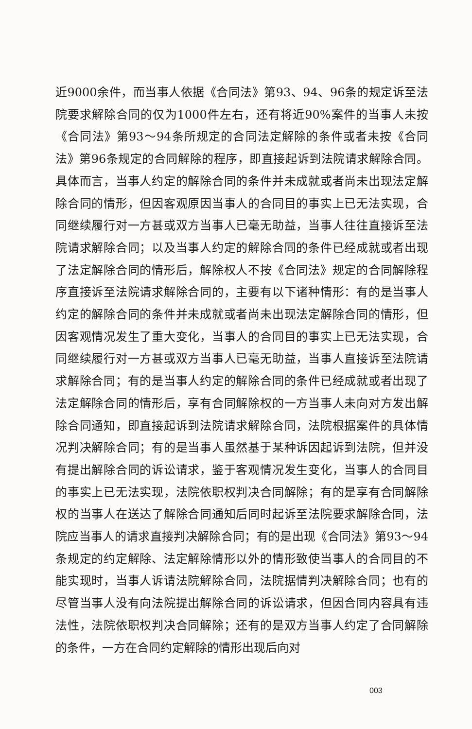近9000余件，而当事人依据《合同法》第93、94、96条的规定诉至法院要求解除合同的仅为1000件左右，还有将近90%案件的当事人未按《合同法》第93～94条所规定的合同法定解除的条件或者未按《合同法》第96条规定的合同解除的程序，即直接起诉到法院请求解除合同。具体而言，当事人约定的解除合同的条件并未成就或者尚未出现法定解除合同的情形，但因客观原因当事人的合同目的事实上已无法实现，合同继续履行对一方甚或双方当事人已毫无助益，当事人往往直接诉至法院请求解除合同；以及当事人约定的解除合同的条件已经成就或者出现了法定解除合同的情形后，解除权人不按《合同法》规定的合同解除程序直接诉至法院请求解除合同的，主要有以下诸种情形：有的是当事人约定的解除合同的条件并未成就或者尚未出现法定解除合同的情形，但因客观情况发生了重大变化，当事人的合同目的事实上已无法实现，合同继续履行对一方甚或双方当事人已毫无助益，当事人直接诉至法院请求解除合同；有的是当事人约定的解除合同的条件已经成就或者出现了法定解除合同的情形后，享有合同解除权的一方当事人未向对方发出解除合同通知，即直接起诉到法院请求解除合同，法院根据案件的具体情况判决解除合同；有的是当事人虽然基于某种诉因起诉到法院，但并没有提出解除合同的诉讼请求，鉴于客观情况发生变化，当事人的合同目的事实上已无法实现，法院依职权判决合同解除；有的是享有合同解除权的当事人在送达了解除合同通知后同时起诉至法院要求解除合同，法院应当事人的请求直接判决解除合同；有的是出现《合同法》第93～94条规定的约定解除、法定解除情形以外的情形致使当事人的合同目的不能实现时，当事人诉请法院解除合同，法院据情判决解除合同；也有的尽管当事人没有向法院提出解除合同的诉讼请求，但因合同内容具有违法性，法院依职权判决合同解除；还有的是双方当事人约定了合同解除的条件，一方在合同约定解除的情形出现后向对
003